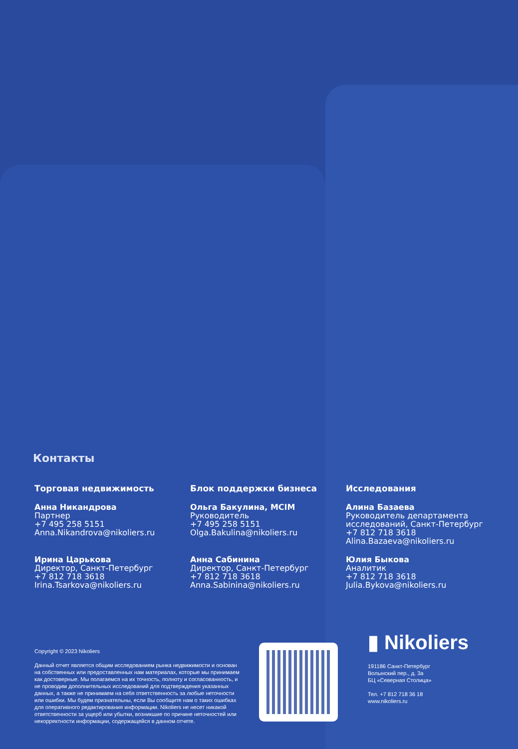Контакты
Торговая недвижимость
Анна Никандрова
Партнер
+7 495 258 5151
Anna.Nikandrova@nikoliers.ru
Ирина Царькова
Директор, Санкт-Петербург
+7 812 718 3618
Irina.Tsarkova@nikoliers.ru
Блок поддержки бизнеса
Ольга Бакулина, MCIM
Руководитель
+7 495 258 5151
Olga.Bakulina@nikoliers.ru
Анна Сабинина
Директор, Санкт-Петербург
+7 812 718 3618
Anna.Sabinina@nikoliers.ru
Исследования
Алина Базаева
Руководитель департамента исследований, Санкт-Петербург
+7 812 718 3618
Alina.Bazaeva@nikoliers.ru
Юлия Быкова
Аналитик
+7 812 718 3618
Julia.Bykova@nikoliers.ru
Copyright © 2023 Nikoliers
Данный отчет является общим исследованием рынка недвижимости и основан на собственных или предоставленных нам материалах, которые мы принимаем как достоверные. Мы полагаемся на их точность, полноту и согласованность, и не проводим дополнительных исследований для подтверждения указанных данных, а также не принимаем на себя ответственность за любые неточности или ошибки. Мы будем признательны, если Вы сообщите нам о таких ошибках для оперативного редактирования информации. Nikoliers не несет никакой ответственности за ущерб или убытки, возникшие по причине неточностей или некорректности информации, содержащейся в данном отчете.
▮ Nikoliers
191186 Санкт-Петербург
Волынский пер., д. 3а
БЦ «Северная Столица»
Тел. +7 812 718 36 18
www.nikoliers.ru